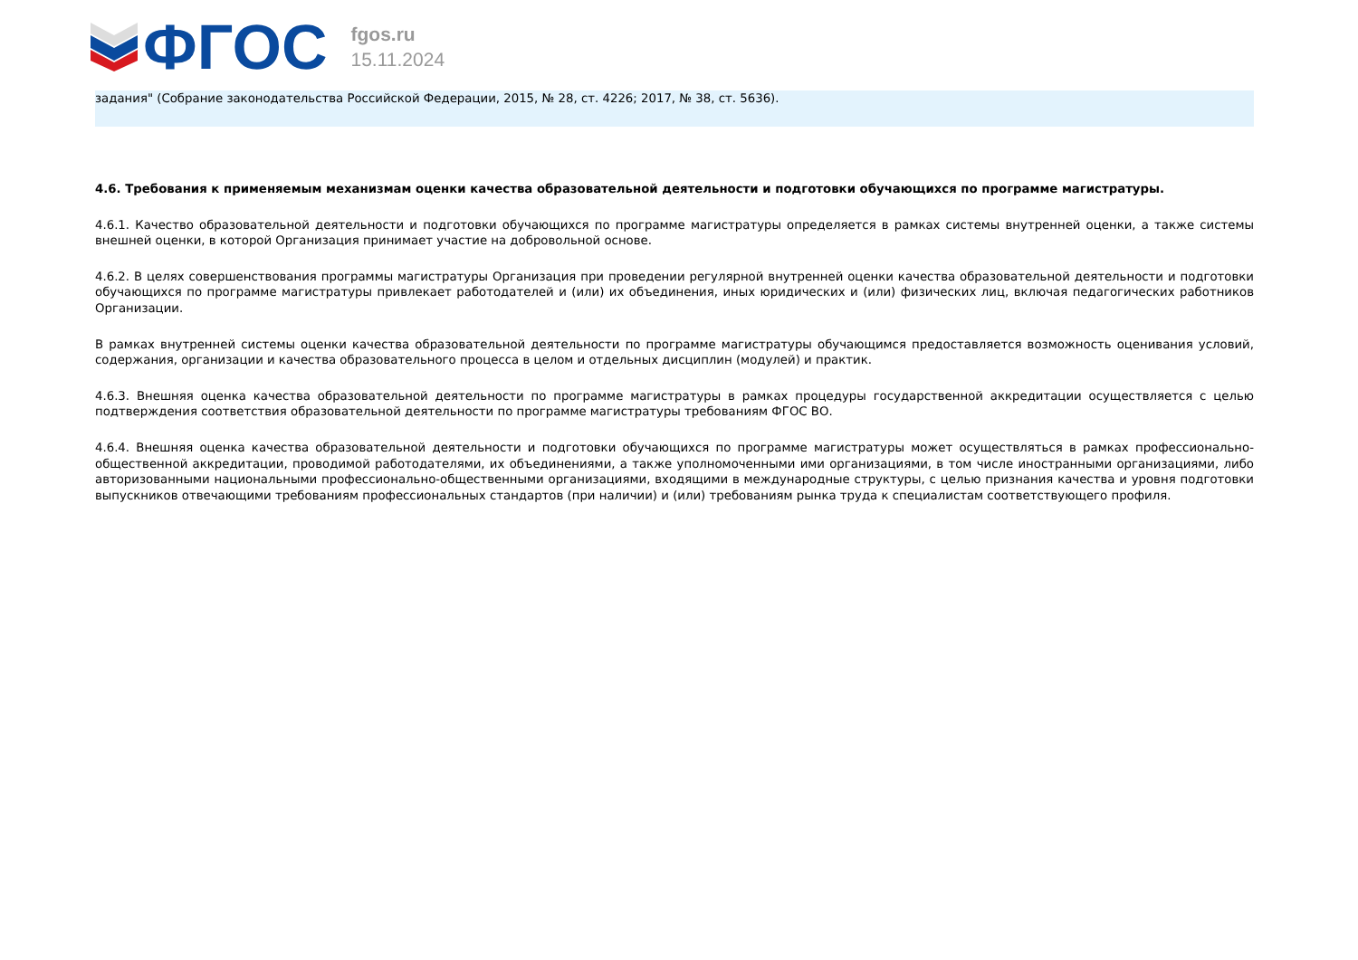ФГОС
fgos.ru
15.11.2024
задания" (Собрание законодательства Российской Федерации, 2015, № 28, ст. 4226; 2017, № 38, ст. 5636).
4.6. Требования к применяемым механизмам оценки качества образовательной деятельности и подготовки обучающихся по программе магистратуры.
4.6.1. Качество образовательной деятельности и подготовки обучающихся по программе магистратуры определяется в рамках системы внутренней оценки, а также системы внешней оценки, в которой Организация принимает участие на добровольной основе.
4.6.2. В целях совершенствования программы магистратуры Организация при проведении регулярной внутренней оценки качества образовательной деятельности и подготовки обучающихся по программе магистратуры привлекает работодателей и (или) их объединения, иных юридических и (или) физических лиц, включая педагогических работников Организации.
В рамках внутренней системы оценки качества образовательной деятельности по программе магистратуры обучающимся предоставляется возможность оценивания условий, содержания, организации и качества образовательного процесса в целом и отдельных дисциплин (модулей) и практик.
4.6.3. Внешняя оценка качества образовательной деятельности по программе магистратуры в рамках процедуры государственной аккредитации осуществляется с целью подтверждения соответствия образовательной деятельности по программе магистратуры требованиям ФГОС ВО.
4.6.4. Внешняя оценка качества образовательной деятельности и подготовки обучающихся по программе магистратуры может осуществляться в рамках профессионально-общественной аккредитации, проводимой работодателями, их объединениями, а также уполномоченными ими организациями, в том числе иностранными организациями, либо авторизованными национальными профессионально-общественными организациями, входящими в международные структуры, с целью признания качества и уровня подготовки выпускников отвечающими требованиям профессиональных стандартов (при наличии) и (или) требованиям рынка труда к специалистам соответствующего профиля.